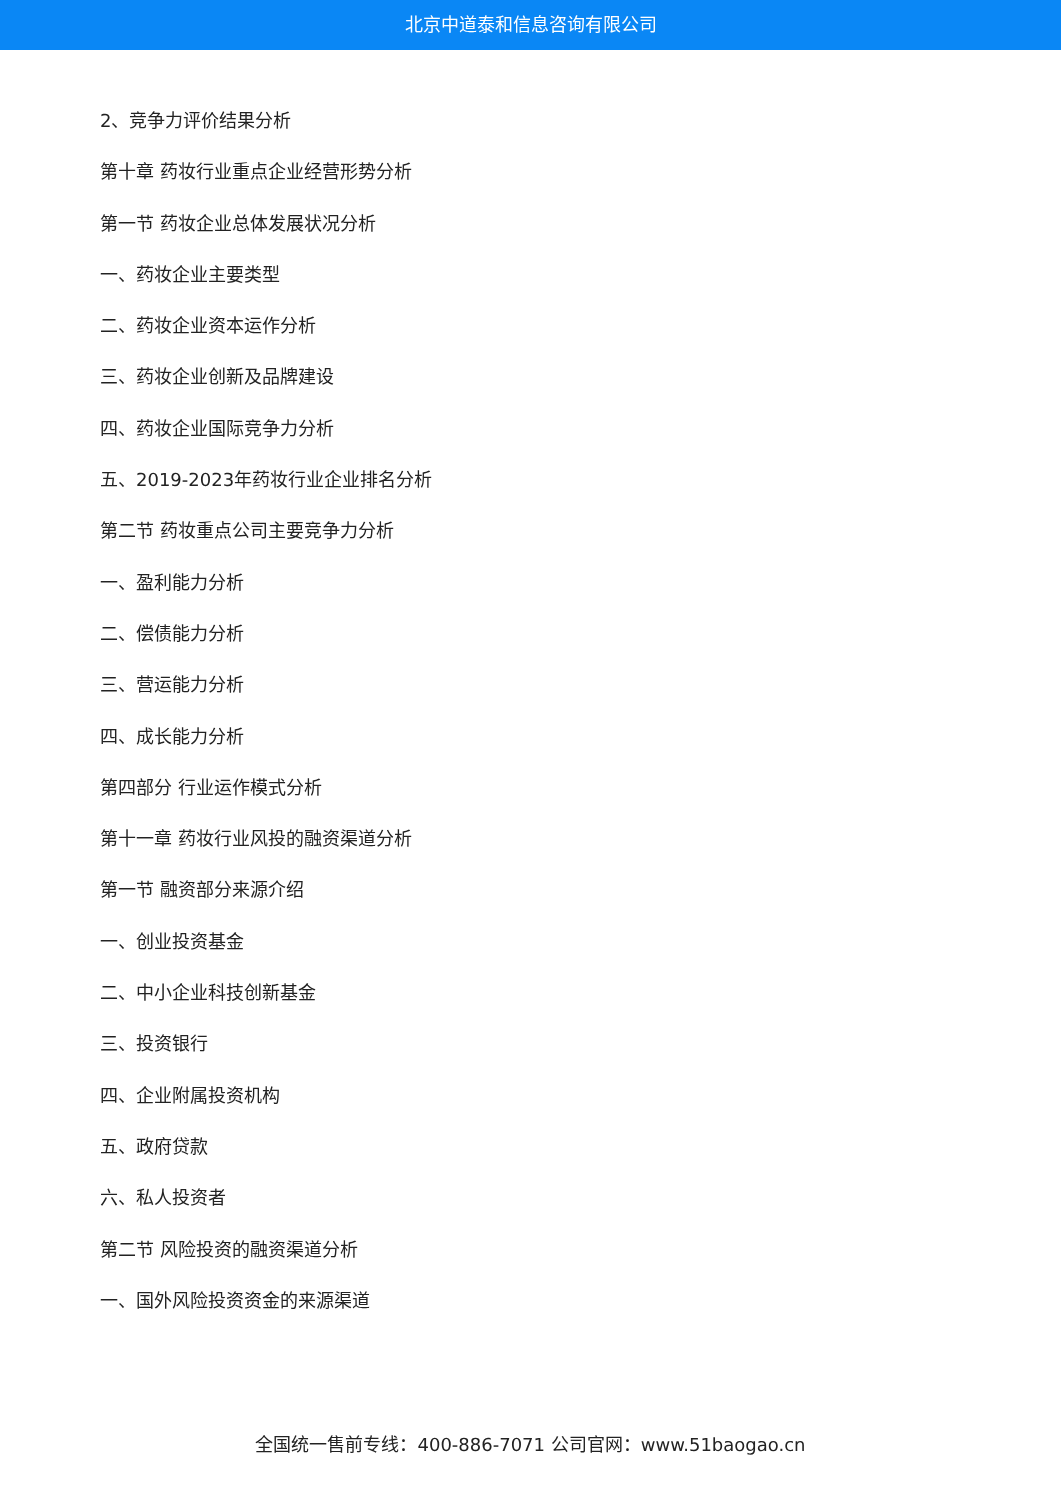北京中道泰和信息咨询有限公司
2、竞争力评价结果分析
第十章 药妆行业重点企业经营形势分析
第一节 药妆企业总体发展状况分析
一、药妆企业主要类型
二、药妆企业资本运作分析
三、药妆企业创新及品牌建设
四、药妆企业国际竞争力分析
五、2019-2023年药妆行业企业排名分析
第二节 药妆重点公司主要竞争力分析
一、盈利能力分析
二、偿债能力分析
三、营运能力分析
四、成长能力分析
第四部分 行业运作模式分析
第十一章 药妆行业风投的融资渠道分析
第一节 融资部分来源介绍
一、创业投资基金
二、中小企业科技创新基金
三、投资银行
四、企业附属投资机构
五、政府贷款
六、私人投资者
第二节 风险投资的融资渠道分析
一、国外风险投资资金的来源渠道
全国统一售前专线：400-886-7071 公司官网：www.51baogao.cn